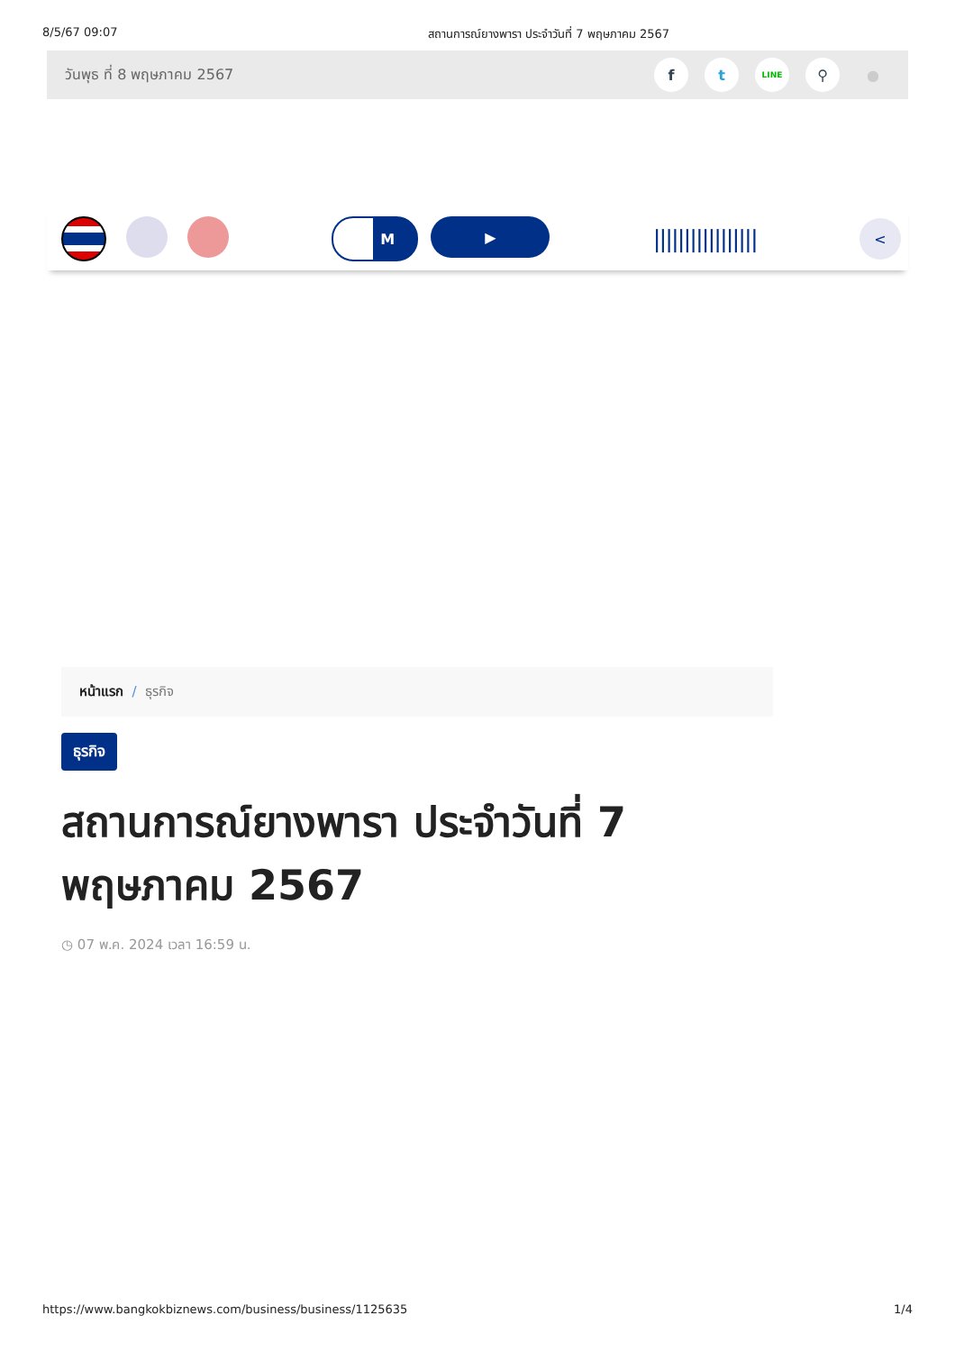8/5/67 09:07 สถานการณ์ยางพารา ประจำวันที่ 7 พฤษภาคม 2567
วันพุธ ที่ 8 พฤษภาคม 2567
f t LINE ⚲ ●
M ▶
|||||||||||||||||
<
หน้าแรก / ธุรกิจ
ธุรกิจ
สถานการณ์ยางพารา ประจำวันที่ 7 พฤษภาคม 2567
◷ 07 พ.ค. 2024 เวลา 16:59 น.
https://www.bangkokbiznews.com/business/business/1125635 1/4